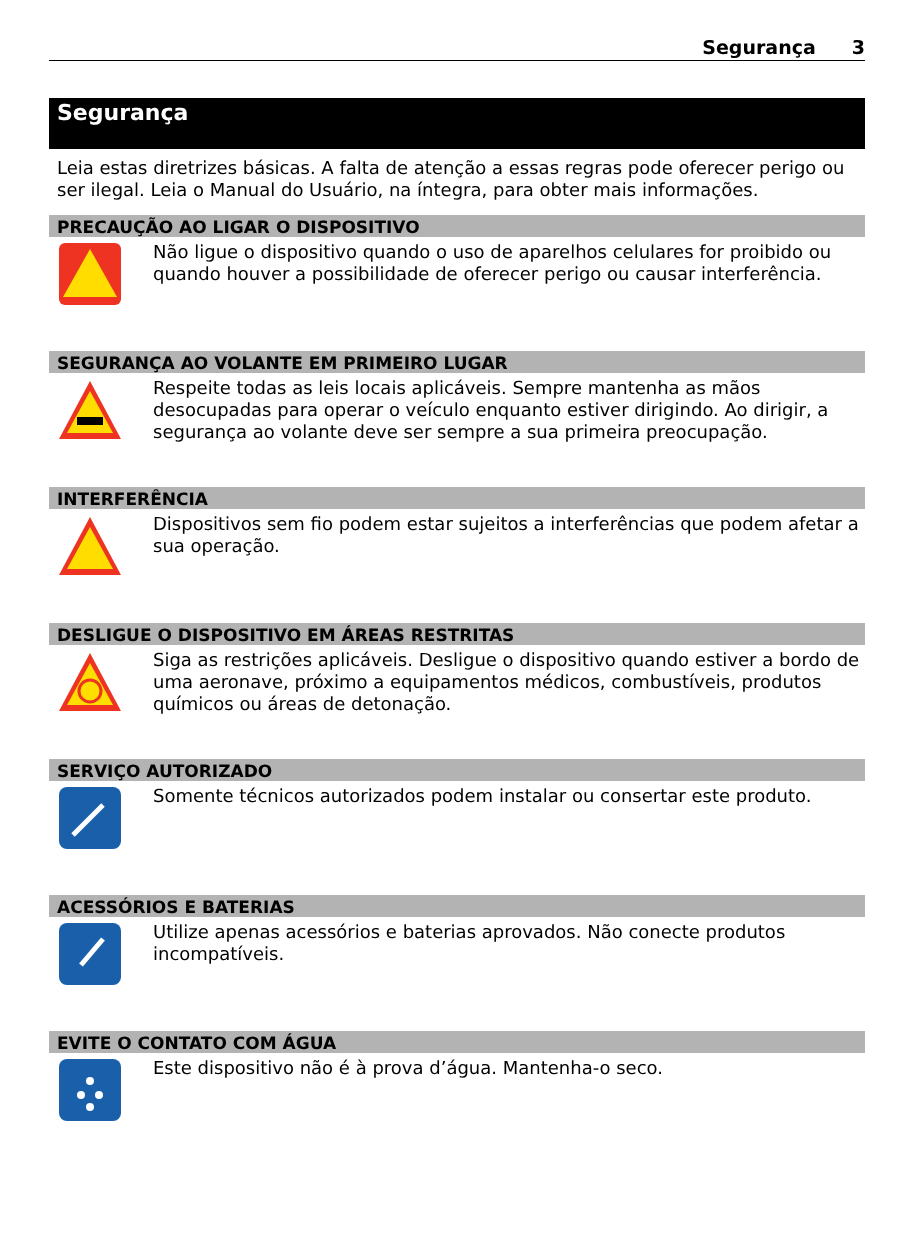Segurança 3
Segurança
Leia estas diretrizes básicas. A falta de atenção a essas regras pode oferecer perigo ou ser ilegal. Leia o Manual do Usuário, na íntegra, para obter mais informações.
PRECAUÇÃO AO LIGAR O DISPOSITIVO
Não ligue o dispositivo quando o uso de aparelhos celulares for proibido ou quando houver a possibilidade de oferecer perigo ou causar interferência.
SEGURANÇA AO VOLANTE EM PRIMEIRO LUGAR
Respeite todas as leis locais aplicáveis. Sempre mantenha as mãos desocupadas para operar o veículo enquanto estiver dirigindo. Ao dirigir, a segurança ao volante deve ser sempre a sua primeira preocupação.
INTERFERÊNCIA
Dispositivos sem fio podem estar sujeitos a interferências que podem afetar a sua operação.
DESLIGUE O DISPOSITIVO EM ÁREAS RESTRITAS
Siga as restrições aplicáveis. Desligue o dispositivo quando estiver a bordo de uma aeronave, próximo a equipamentos médicos, combustíveis, produtos químicos ou áreas de detonação.
SERVIÇO AUTORIZADO
Somente técnicos autorizados podem instalar ou consertar este produto.
ACESSÓRIOS E BATERIAS
Utilize apenas acessórios e baterias aprovados. Não conecte produtos incompatíveis.
EVITE O CONTATO COM ÁGUA
Este dispositivo não é à prova d’água. Mantenha-o seco.